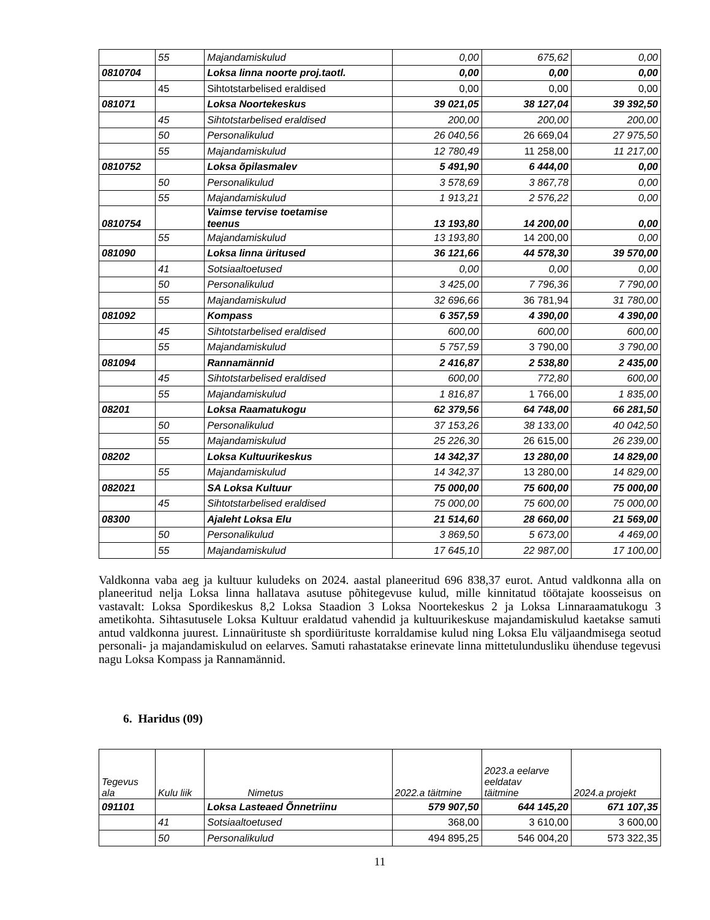| | 55 | Majandamiskulud | 0,00 | 675,62 | 0,00 |
| 0810704 | | Loksa linna noorte proj.taotl. | 0,00 | 0,00 | 0,00 |
| | 45 | Sihtotstarbelised eraldised | 0,00 | 0,00 | 0,00 |
| 081071 | | Loksa Noortekeskus | 39 021,05 | 38 127,04 | 39 392,50 |
| | 45 | Sihtotstarbelised eraldised | 200,00 | 200,00 | 200,00 |
| | 50 | Personalikulud | 26 040,56 | 26 669,04 | 27 975,50 |
| | 55 | Majandamiskulud | 12 780,49 | 11 258,00 | 11 217,00 |
| 0810752 | | Loksa õpilasmalev | 5 491,90 | 6 444,00 | 0,00 |
| | 50 | Personalikulud | 3 578,69 | 3 867,78 | 0,00 |
| | 55 | Majandamiskulud | 1 913,21 | 2 576,22 | 0,00 |
| 0810754 | | Vaimse tervise toetamise teenus | 13 193,80 | 14 200,00 | 0,00 |
| | 55 | Majandamiskulud | 13 193,80 | 14 200,00 | 0,00 |
| 081090 | | Loksa linna üritused | 36 121,66 | 44 578,30 | 39 570,00 |
| | 41 | Sotsiaaltoetused | 0,00 | 0,00 | 0,00 |
| | 50 | Personalikulud | 3 425,00 | 7 796,36 | 7 790,00 |
| | 55 | Majandamiskulud | 32 696,66 | 36 781,94 | 31 780,00 |
| 081092 | | Kompass | 6 357,59 | 4 390,00 | 4 390,00 |
| | 45 | Sihtotstarbelised eraldised | 600,00 | 600,00 | 600,00 |
| | 55 | Majandamiskulud | 5 757,59 | 3 790,00 | 3 790,00 |
| 081094 | | Rannamännid | 2 416,87 | 2 538,80 | 2 435,00 |
| | 45 | Sihtotstarbelised eraldised | 600,00 | 772,80 | 600,00 |
| | 55 | Majandamiskulud | 1 816,87 | 1 766,00 | 1 835,00 |
| 08201 | | Loksa Raamatukogu | 62 379,56 | 64 748,00 | 66 281,50 |
| | 50 | Personalikulud | 37 153,26 | 38 133,00 | 40 042,50 |
| | 55 | Majandamiskulud | 25 226,30 | 26 615,00 | 26 239,00 |
| 08202 | | Loksa Kultuurikeskus | 14 342,37 | 13 280,00 | 14 829,00 |
| | 55 | Majandamiskulud | 14 342,37 | 13 280,00 | 14 829,00 |
| 082021 | | SA Loksa Kultuur | 75 000,00 | 75 600,00 | 75 000,00 |
| | 45 | Sihtotstarbelised eraldised | 75 000,00 | 75 600,00 | 75 000,00 |
| 08300 | | Ajaleht Loksa Elu | 21 514,60 | 28 660,00 | 21 569,00 |
| | 50 | Personalikulud | 3 869,50 | 5 673,00 | 4 469,00 |
| | 55 | Majandamiskulud | 17 645,10 | 22 987,00 | 17 100,00 |
Valdkonna vaba aeg ja kultuur kuludeks on 2024. aastal planeeritud 696 838,37 eurot. Antud valdkonna alla on planeeritud nelja Loksa linna hallatava asutuse põhitegevuse kulud, mille kinnitatud töötajate koosseisus on vastavalt: Loksa Spordikeskus 8,2 Loksa Staadion 3 Loksa Noortekeskus 2 ja Loksa Linnaraamatukogu 3 ametikohta. Sihtasutusele Loksa Kultuur eraldatud vahendid ja kultuurikeskuse majandamiskulud kaetakse samuti antud valdkonna juurest. Linnaürituste sh spordiürituste korraldamise kulud ning Loksa Elu väljaandmisega seotud personali- ja majandamiskulud on eelarves. Samuti rahastatakse erinevate linna mittetulundusliku ühenduse tegevusi nagu Loksa Kompass ja Rannamännid.
6. Haridus (09)
| Tegevus ala | Kulu liik | Nimetus | 2022.a täitmine | 2023.a eelarve eeldatav täitmine | 2024.a projekt |
| --- | --- | --- | --- | --- | --- |
| 091101 | | Loksa Lasteaed Õnnetriinu | 579 907,50 | 644 145,20 | 671 107,35 |
| | 41 | Sotsiaaltoetused | 368,00 | 3 610,00 | 3 600,00 |
| | 50 | Personalikulud | 494 895,25 | 546 004,20 | 573 322,35 |
11